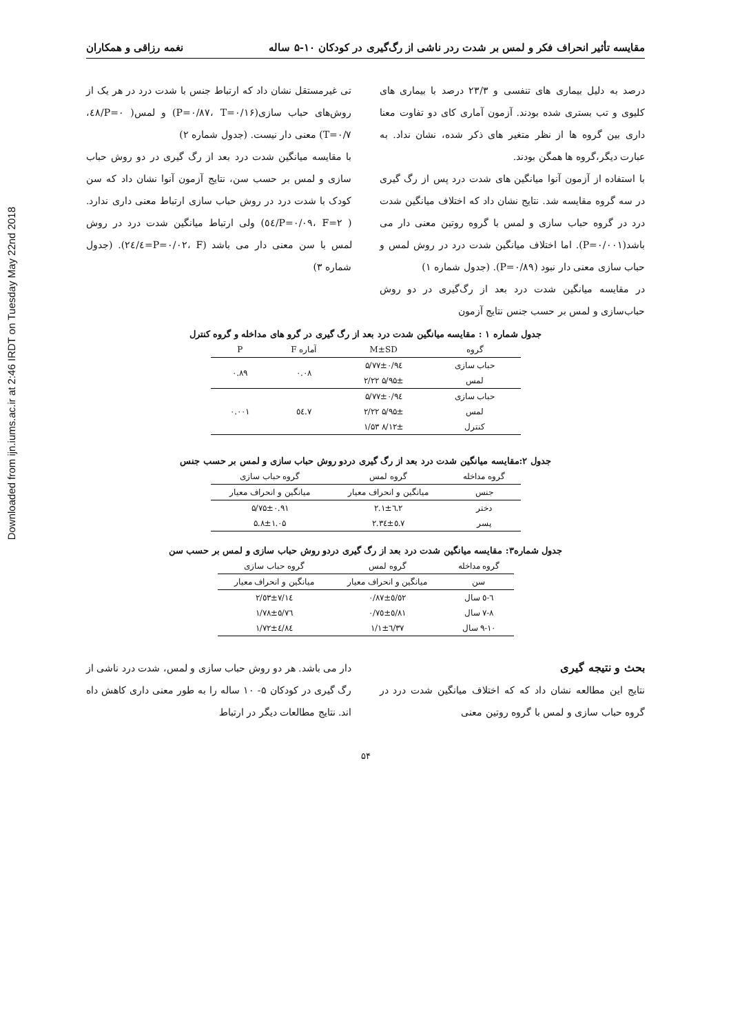Downloaded from ijn.iums.ac.ir at 2:46 IRDT on Tuesday May 22nd 2018
مقایسه تأثیر انحراف فکر و لمس بر شدت ردر ناشی از رگ‌گیری در کودکان ۱۰-۵ ساله نغمه رزاقی و همکاران
درصد به دلیل بیماری های تنفسی و ۲۳/۳ درصد با بیماری های کلیوی و تب بستری شده بودند. آزمون آماری کای دو تفاوت معنا داری بین گروه ها از نظر متغیر های ذکر شده، نشان نداد. به عبارت دیگر،گروه ها همگن بودند.
با استفاده از آزمون آنوا میانگین های شدت درد پس از رگ گیری در سه گروه مقایسه شد. نتایج نشان داد که اختلاف میانگین شدت درد در گروه حباب سازی و لمس با گروه روتین معنی دار می باشد(P=۰/۰۰۱). اما اختلاف میانگین شدت درد در روش لمس و حباب سازی معنی دار نبود (P=۰/۸۹). (جدول شماره ۱)
در مقایسه میانگین شدت درد بعد از رگ‌گیری در دو روش حباب‌سازی و لمس بر حسب جنس نتایج آزمون
تی غیرمستقل نشان داد که ارتباط جنس با شدت درد در هر یک از روش‌های حباب سازی(P=۰/۸۷، T=۰/۱۶) و لمس( P=۰/٤٨، T=۰/۷) معنی دار نیست. (جدول شماره ۲)
با مقایسه میانگین شدت درد بعد از رگ گیری در دو روش حباب سازی و لمس بر حسب سن، نتایج آزمون آنوا نشان داد که سن کودک با شدت درد در روش حباب سازی ارتباط معنی داری ندارد. ( P=۰/۰۹، F=۲/٥٤) ولی ارتباط میانگین شدت درد در روش لمس با سن معنی دار می باشد (P=۰/۰۲، F=٤/۲٤). (جدول شماره ۳)
جدول شماره ۱ : مقایسه میانگین شدت درد بعد از رگ گیری در گرو های مداخله و گروه کنترل
| گروه | M±SD | آماره F | P |
| --- | --- | --- | --- |
| حباب سازی | ۵/۷۷±۰/۹٤ | ۰.۰۸ | ۰.۸۹ |
| لمس | ۵/۹۵± ۲/۲۲ | | |
| حباب سازی | ۵/۷۷±۰/۹٤ | ۷.٥٤ | ۰.۰۰۱ |
| لمس | ۵/۹۵± ۲/۲۲ | | |
| کنترل | ۸/۱۲± ۱/۵۳ | | |
جدول ۲:مقایسه میانگین شدت درد بعد از رگ گیری دردو روش حباب سازی و لمس بر حسب جنس
| گروه مداخله | گروه لمس | گروه حباب سازی |
| --- | --- | --- |
| جنس | میانگین و انحراف معیار | میانگین و انحراف معیار |
| دختر | ٦.٢±٢.١ | ۵/۷۵±۰.۹۱ |
| پسر | ٥.٧±٢.٣٤ | ۵.۸±۱.۰۵ |
جدول شماره۳: مقایسه میانگین شدت درد بعد از رگ گیری دردو روش حباب سازی و لمس بر حسب سن
| گروه مداخله | گروه لمس | گروه حباب سازی |
| --- | --- | --- |
| سن | میانگین و انحراف معیار | میانگین و انحراف معیار |
| ٦-٥ سال | ٥/٥٢±٠/٨٧ | ٧/١٤±٢/٥٣ |
| ٨-٧ سال | ٥/٨١±٠/٧٥ | ٥/٧٦±١/٧٨ |
| ١٠-٩ سال | ٦/٣٧±١/١ | ٤/٨٤±١/٧٢ |
بحث و نتیجه گیری
نتایج این مطالعه نشان داد که که اختلاف میانگین شدت درد در گروه حباب سازی و لمس با گروه روتین معنی
دار می باشد. هر دو روش حباب سازی و لمس، شدت درد ناشی از رگ گیری در کودکان ۵- ۱۰ ساله را به طور معنی داری کاهش داه اند. نتایج مطالعات دیگر در ارتباط
۵۴